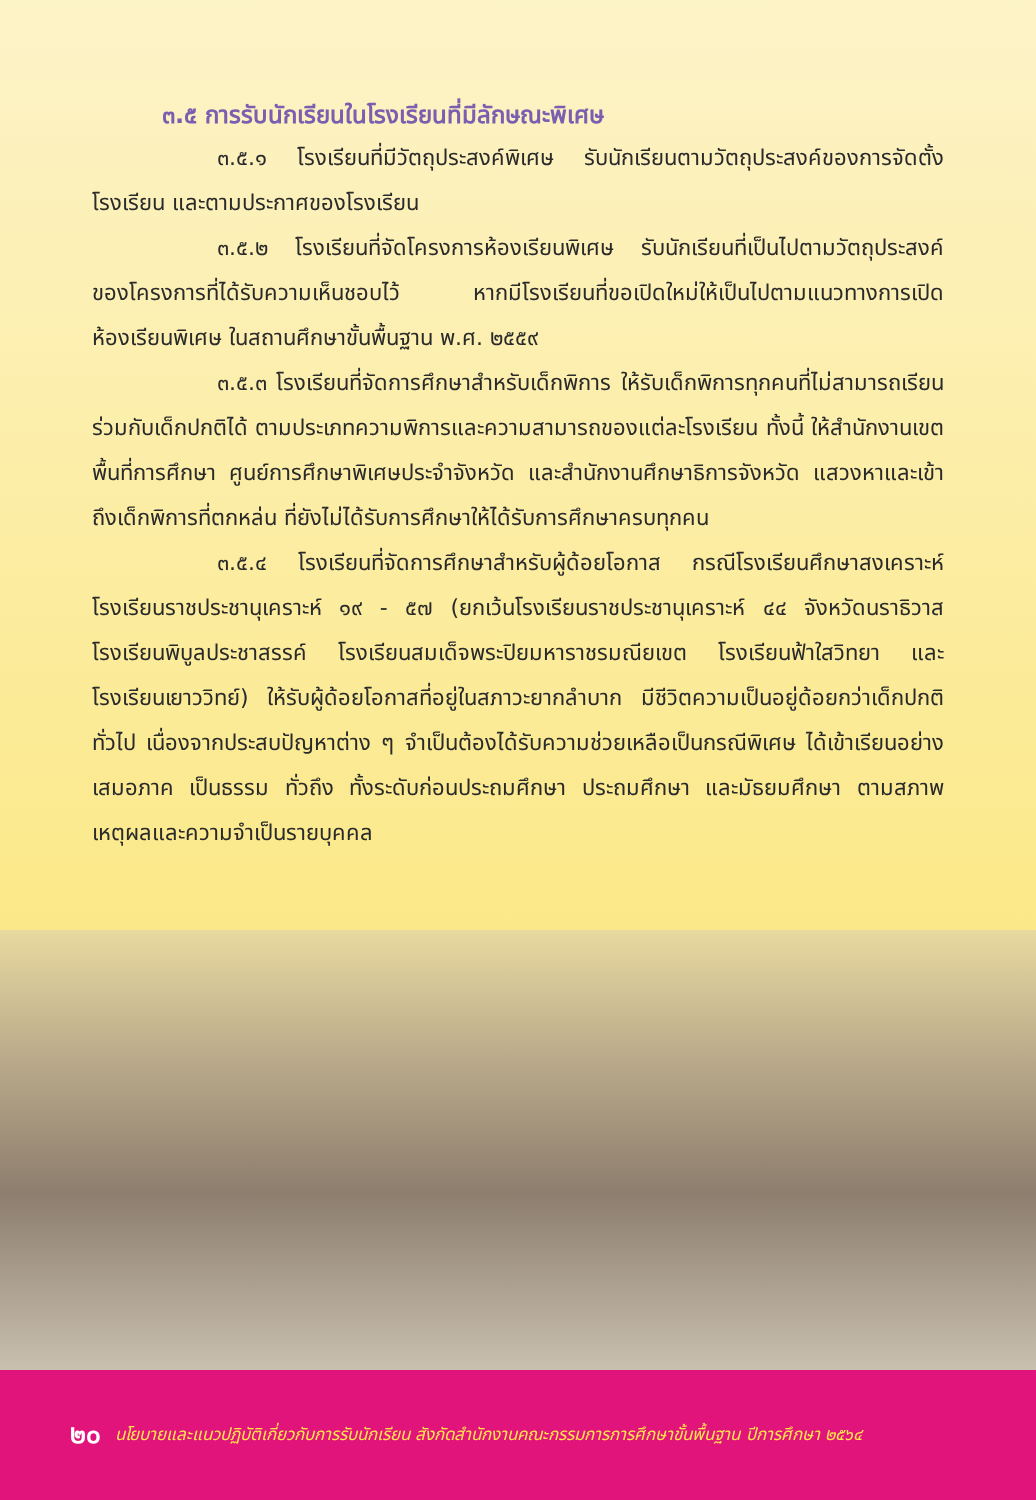๓.๕ การรับนักเรียนในโรงเรียนที่มีลักษณะพิเศษ
๓.๕.๑ โรงเรียนที่มีวัตถุประสงค์พิเศษ รับนักเรียนตามวัตถุประสงค์ของการจัดตั้งโรงเรียน และตามประกาศของโรงเรียน
๓.๕.๒ โรงเรียนที่จัดโครงการห้องเรียนพิเศษ รับนักเรียนที่เป็นไปตามวัตถุประสงค์ ของโครงการที่ได้รับความเห็นชอบไว้ หากมีโรงเรียนที่ขอเปิดใหม่ให้เป็นไปตามแนวทางการเปิดห้องเรียนพิเศษ ในสถานศึกษาขั้นพื้นฐาน พ.ศ. ๒๕๕๙
๓.๕.๓ โรงเรียนที่จัดการศึกษาสำหรับเด็กพิการ ให้รับเด็กพิการทุกคนที่ไม่สามารถเรียนร่วมกับเด็กปกติได้ ตามประเภทความพิการและความสามารถของแต่ละโรงเรียน ทั้งนี้ ให้สำนักงานเขตพื้นที่การศึกษา ศูนย์การศึกษาพิเศษประจำจังหวัด และสำนักงานศึกษาธิการจังหวัด แสวงหาและเข้าถึงเด็กพิการที่ตกหล่น ที่ยังไม่ได้รับการศึกษาให้ได้รับการศึกษาครบทุกคน
๓.๕.๔ โรงเรียนที่จัดการศึกษาสำหรับผู้ด้อยโอกาส กรณีโรงเรียนศึกษาสงเคราะห์ โรงเรียนราชประชานุเคราะห์ ๑๙ - ๕๗ (ยกเว้นโรงเรียนราชประชานุเคราะห์ ๔๔ จังหวัดนราธิวาส โรงเรียนพิบูลประชาสรรค์ โรงเรียนสมเด็จพระปิยมหาราชรมณียเขต โรงเรียนฟ้าใสวิทยา และโรงเรียนเยาววิทย์) ให้รับผู้ด้อยโอกาสที่อยู่ในสภาวะยากลำบาก มีชีวิตความเป็นอยู่ด้อยกว่าเด็กปกติทั่วไป เนื่องจากประสบปัญหาต่าง ๆ จำเป็นต้องได้รับความช่วยเหลือเป็นกรณีพิเศษ ได้เข้าเรียนอย่างเสมอภาค เป็นธรรม ทั่วถึง ทั้งระดับก่อนประถมศึกษา ประถมศึกษา และมัธยมศึกษา ตามสภาพเหตุผลและความจำเป็นรายบุคคล
๒๐ นโยบายและแนวปฏิบัติเกี่ยวกับการรับนักเรียน สังกัดสำนักงานคณะกรรมการการศึกษาขั้นพื้นฐาน ปีการศึกษา ๒๕๖๔